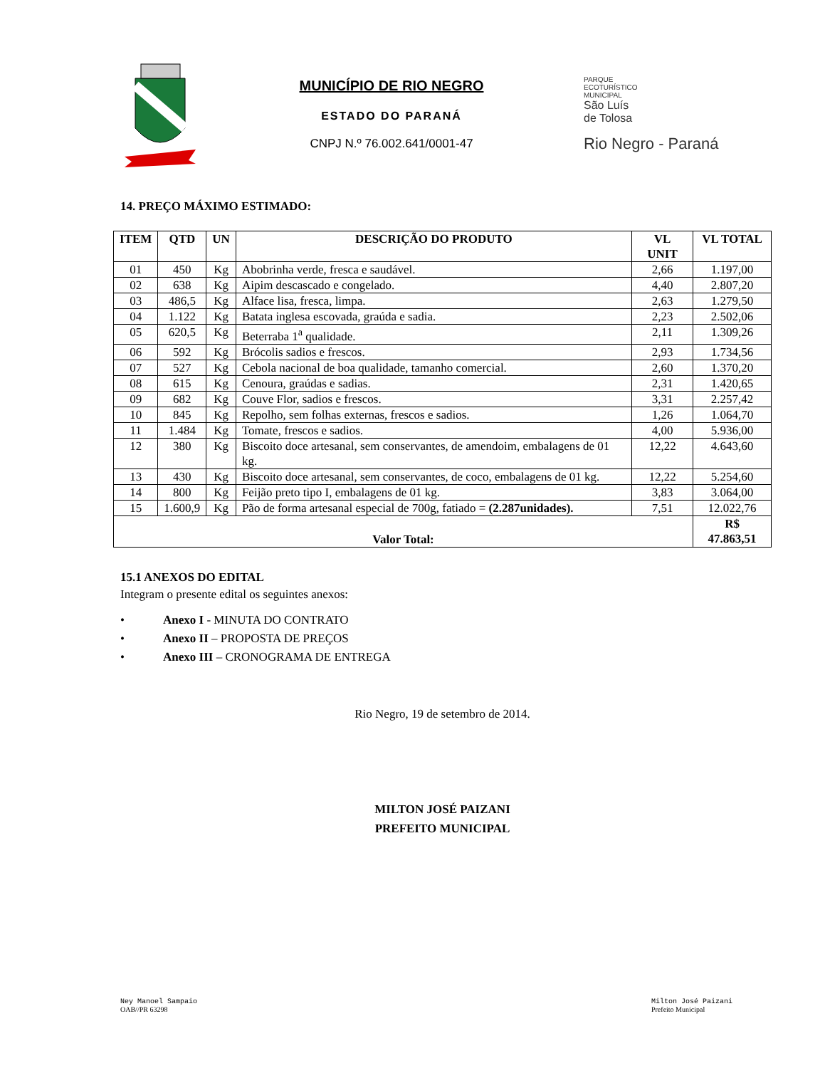MUNICÍPIO DE RIO NEGRO
ESTADO DO PARANÁ
CNPJ N.º 76.002.641/0001-47
PARQUE
ECOTURÍSTICO
MUNICIPAL
São Luís
de Tolosa
Rio Negro - Paraná
14. PREÇO MÁXIMO ESTIMADO:
| ITEM | QTD | UN | DESCRIÇÃO DO PRODUTO | VL UNIT | VL TOTAL |
| --- | --- | --- | --- | --- | --- |
| 01 | 450 | Kg | Abobrinha verde, fresca e saudável. | 2,66 | 1.197,00 |
| 02 | 638 | Kg | Aipim descascado e congelado. | 4,40 | 2.807,20 |
| 03 | 486,5 | Kg | Alface lisa, fresca, limpa. | 2,63 | 1.279,50 |
| 04 | 1.122 | Kg | Batata inglesa escovada, graúda e sadia. | 2,23 | 2.502,06 |
| 05 | 620,5 | Kg | Beterraba 1<sup>a</sup> qualidade. | 2,11 | 1.309,26 |
| 06 | 592 | Kg | Brócolis sadios e frescos. | 2,93 | 1.734,56 |
| 07 | 527 | Kg | Cebola nacional de boa qualidade, tamanho comercial. | 2,60 | 1.370,20 |
| 08 | 615 | Kg | Cenoura, graúdas e sadias. | 2,31 | 1.420,65 |
| 09 | 682 | Kg | Couve Flor, sadios e frescos. | 3,31 | 2.257,42 |
| 10 | 845 | Kg | Repolho, sem folhas externas, frescos e sadios. | 1,26 | 1.064,70 |
| 11 | 1.484 | Kg | Tomate, frescos e sadios. | 4,00 | 5.936,00 |
| 12 | 380 | Kg | Biscoito doce artesanal, sem conservantes, de amendoim, embalagens de 01 kg. | 12,22 | 4.643,60 |
| 13 | 430 | Kg | Biscoito doce artesanal, sem conservantes, de coco, embalagens de 01 kg. | 12,22 | 5.254,60 |
| 14 | 800 | Kg | Feijão preto tipo I, embalagens de 01 kg. | 3,83 | 3.064,00 |
| 15 | 1.600,9 | Kg | Pão de forma artesanal especial de 700g, fatiado = (2.287unidades). | 7,51 | 12.022,76 |
| Valor Total: | | | | | R$ 47.863,51 |
15.1 ANEXOS DO EDITAL
Integram o presente edital os seguintes anexos:
• Anexo I - MINUTA DO CONTRATO
• Anexo II – PROPOSTA DE PREÇOS
• Anexo III – CRONOGRAMA DE ENTREGA
Rio Negro, 19 de setembro de 2014.
MILTON JOSÉ PAIZANI
PREFEITO MUNICIPAL
Ney Manoel Sampaio
OAB//PR 63298
Milton José Paizani
Prefeito Municipal